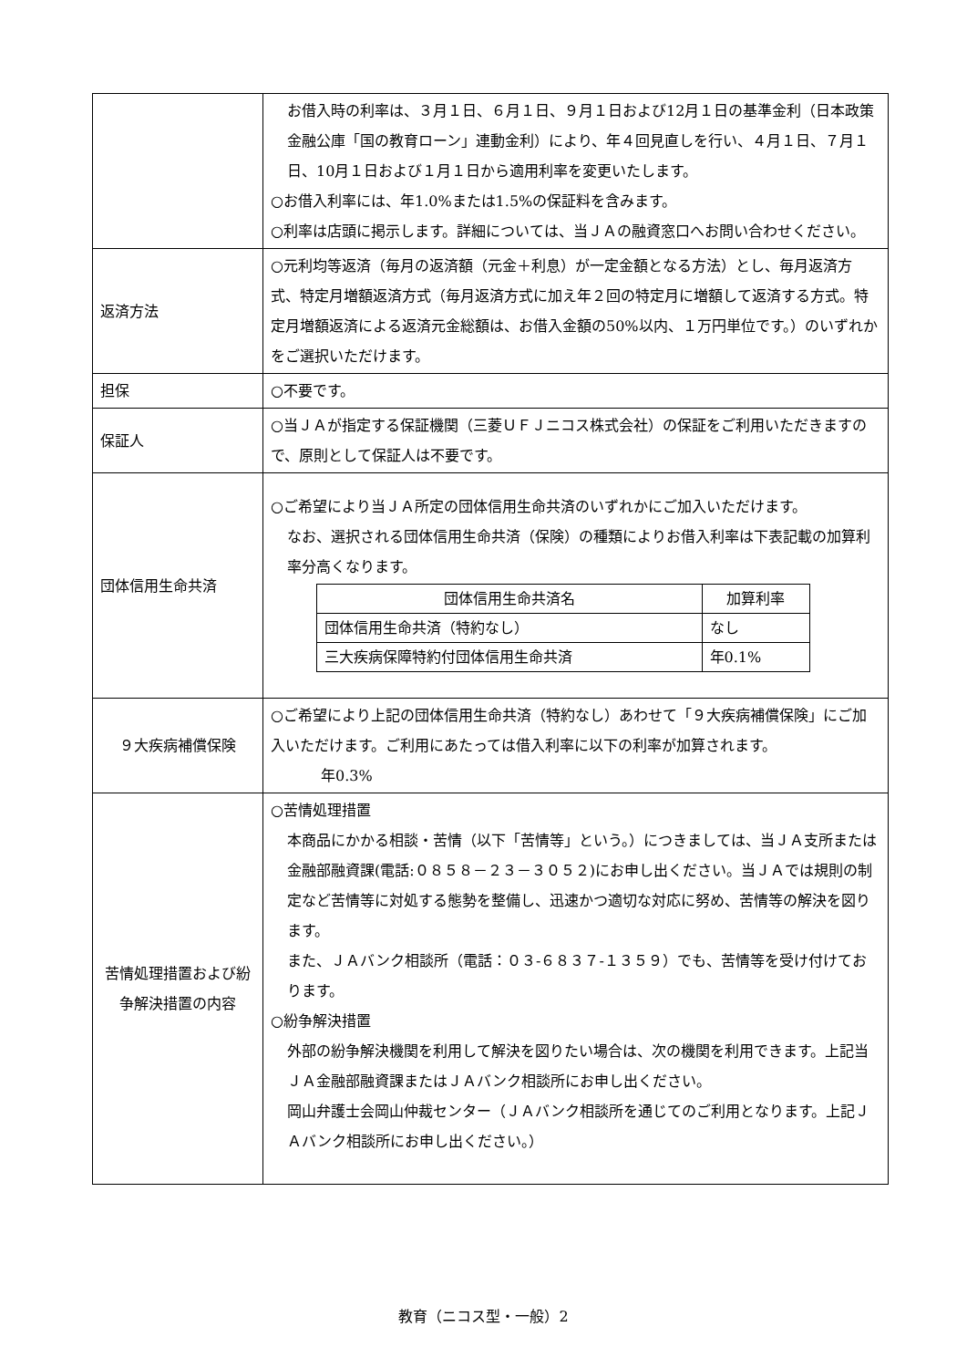| | お借入時の利率は、３月１日、６月１日、９月１日および12月１日の基準金利（日本政策金融公庫「国の教育ローン」連動金利）により、年４回見直しを行い、４月１日、７月１日、10月１日および１月１日から適用利率を変更いたします。 ○お借入利率には、年1.0%または1.5%の保証料を含みます。 ○利率は店頭に掲示します。詳細については、当ＪＡの融資窓口へお問い合わせください。 |
| 返済方法 | ○元利均等返済（毎月の返済額（元金＋利息）が一定金額となる方法）とし、毎月返済方式、特定月増額返済方式（毎月返済方式に加え年２回の特定月に増額して返済する方式。特定月増額返済による返済元金総額は、お借入金額の50%以内、１万円単位です。）のいずれかをご選択いただけます。 |
| 担保 | ○不要です。 |
| 保証人 | ○当ＪＡが指定する保証機関（三菱ＵＦＪニコス株式会社）の保証をご利用いただきますので、原則として保証人は不要です。 |
| 団体信用生命共済 | ○ご希望により当ＪＡ所定の団体信用生命共済のいずれかにご加入いただけます。 なお、選択される団体信用生命共済（保険）の種類によりお借入利率は下表記載の加算利率分高くなります。 / 団体信用生命共済名 / 加算利率 / / --- / --- / / 団体信用生命共済（特約なし） / なし / / 三大疾病保障特約付団体信用生命共済 / 年0.1% / |
| ９大疾病補償保険 | ○ご希望により上記の団体信用生命共済（特約なし）あわせて「９大疾病補償保険」にご加入いただけます。ご利用にあたっては借入利率に以下の利率が加算されます。 年0.3% |
| 苦情処理措置および紛争解決措置の内容 | ○苦情処理措置 本商品にかかる相談・苦情（以下「苦情等」という。）につきましては、当ＪＡ支所または金融部融資課(電話:０８５８－２３－３０５２)にお申し出ください。当ＪＡでは規則の制定など苦情等に対処する態勢を整備し、迅速かつ適切な対応に努め、苦情等の解決を図ります。 また、ＪＡバンク相談所（電話：０３-６８３７-１３５９）でも、苦情等を受け付けております。 ○紛争解決措置 外部の紛争解決機関を利用して解決を図りたい場合は、次の機関を利用できます。上記当ＪＡ金融部融資課またはＪＡバンク相談所にお申し出ください。 岡山弁護士会岡山仲裁センター（ＪＡバンク相談所を通じてのご利用となります。上記ＪＡバンク相談所にお申し出ください。） |
教育（ニコス型・一般）2